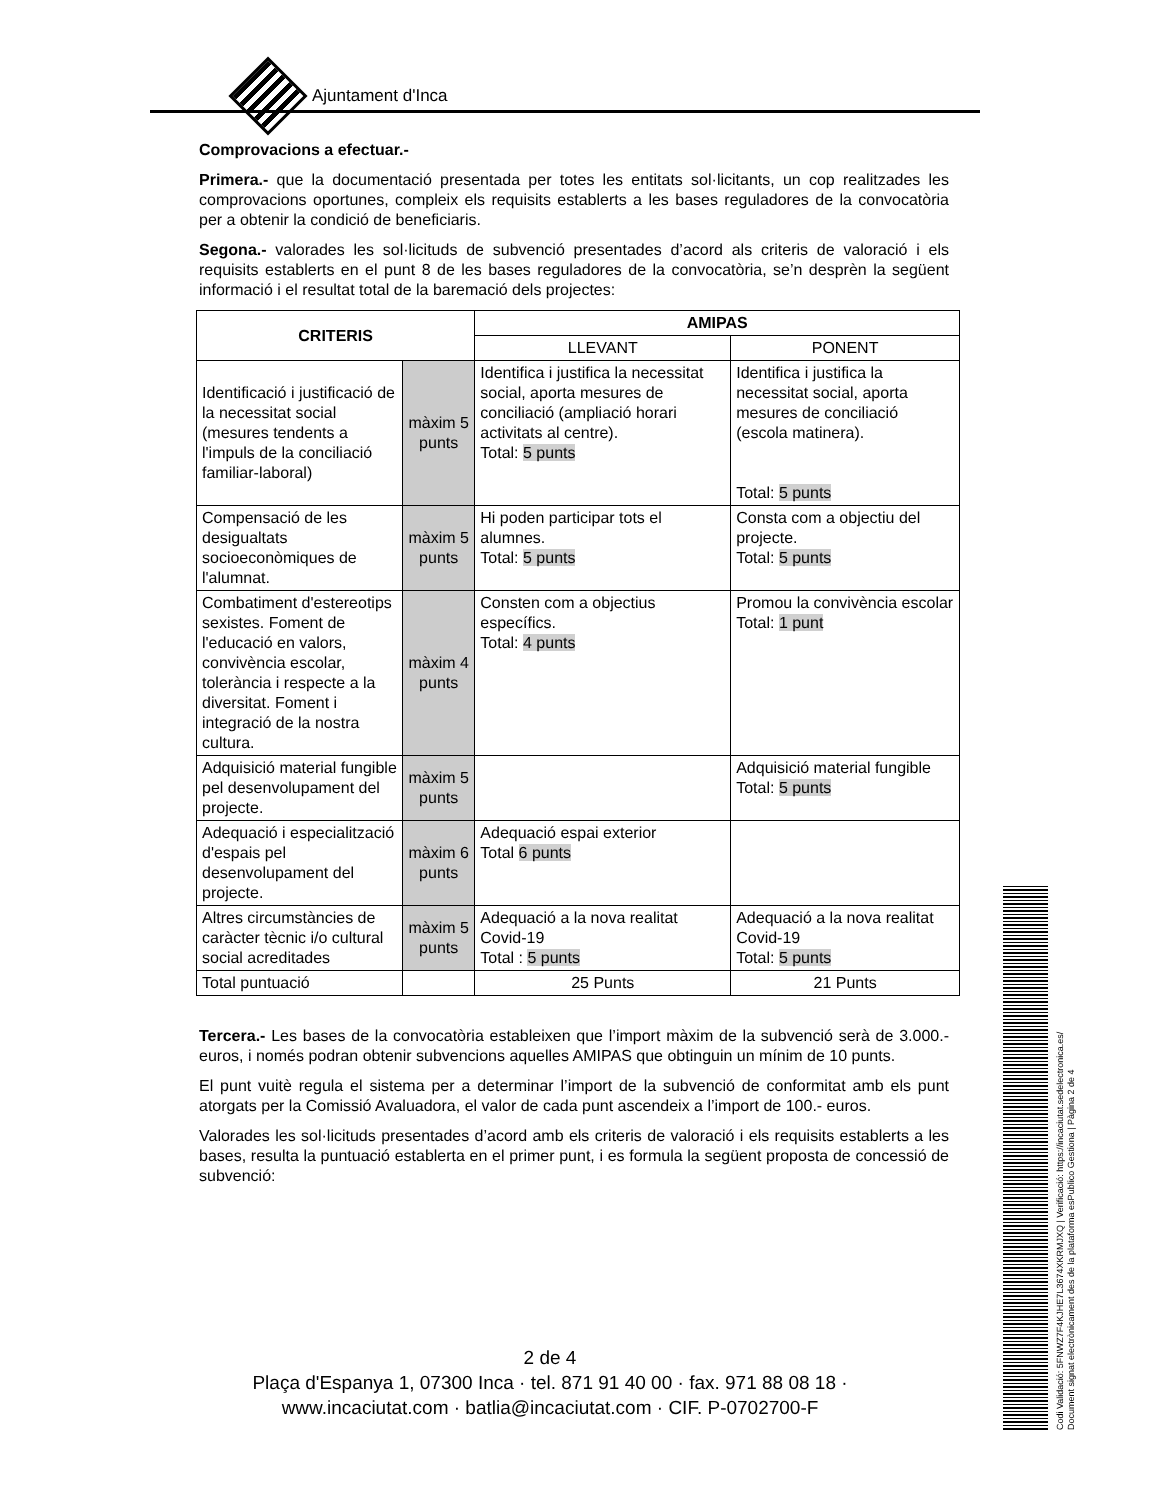Ajuntament d'Inca
Comprovacions a efectuar.-
Primera.- que la documentació presentada per totes les entitats sol·licitants, un cop realitzades les comprovacions oportunes, compleix els requisits establerts a les bases reguladores de la convocatòria per a obtenir la condició de beneficiaris.
Segona.- valorades les sol·licituds de subvenció presentades d’acord als criteris de valoració i els requisits establerts en el punt 8 de les bases reguladores de la convocatòria, se’n desprèn la següent informació i el resultat total de la baremació dels projectes:
| CRITERIS | | AMIPAS | |
| --- | --- | --- | --- |
| | | LLEVANT | PONENT |
| Identificació i justificació de la necessitat social (mesures tendents a l'impuls de la conciliació familiar-laboral) | màxim 5 punts | Identifica i justifica la necessitat social, aporta mesures de conciliació (ampliació horari activitats al centre). Total: 5 punts | Identifica i justifica la necessitat social, aporta mesures de conciliació (escola matinera). Total: 5 punts |
| Compensació de les desigualtats socioeconòmiques de l'alumnat. | màxim 5 punts | Hi poden participar tots el alumnes. Total: 5 punts | Consta com a objectiu del projecte. Total: 5 punts |
| Combatiment d'estereotips sexistes. Foment de l'educació en valors, convivència escolar, tolerància i respecte a la diversitat. Foment i integració de la nostra cultura. | màxim 4 punts | Consten com a objectius específics. Total: 4 punts | Promou la convivència escolar Total: 1 punt |
| Adquisició material fungible pel desenvolupament del projecte. | màxim 5 punts | | Adquisició material fungible Total: 5 punts |
| Adequació i especialització d'espais pel desenvolupament del projecte. | màxim 6 punts | Adequació espai exterior Total 6 punts | |
| Altres circumstàncies de caràcter tècnic i/o cultural social acreditades | màxim 5 punts | Adequació a la nova realitat Covid-19 Total : 5 punts | Adequació a la nova realitat Covid-19 Total: 5 punts |
| Total puntuació | | 25 Punts | 21 Punts |
Tercera.- Les bases de la convocatòria estableixen que l’import màxim de la subvenció serà de 3.000.- euros, i només podran obtenir subvencions aquelles AMIPAS que obtinguin un mínim de 10 punts.
El punt vuitè regula el sistema per a determinar l’import de la subvenció de conformitat amb els punt atorgats per la Comissió Avaluadora, el valor de cada punt ascendeix a l’import de 100.- euros.
Valorades les sol·licituds presentades d’acord amb els criteris de valoració i els requisits establerts a les bases, resulta la puntuació establerta en el primer punt, i es formula la següent proposta de concessió de subvenció:
2 de 4
Plaça d'Espanya 1, 07300 Inca · tel. 871 91 40 00 · fax. 971 88 08 18 ·
www.incaciutat.com · batlia@incaciutat.com · CIF. P-0702700-F
Codi Validació: 5FNWZ7F4KJHE7L3674XKRMJXQ | Verificació: https://incaciutat.sedelectronica.es/
Document signat electrònicament des de la plataforma esPublico Gestiona | Pàgina 2 de 4